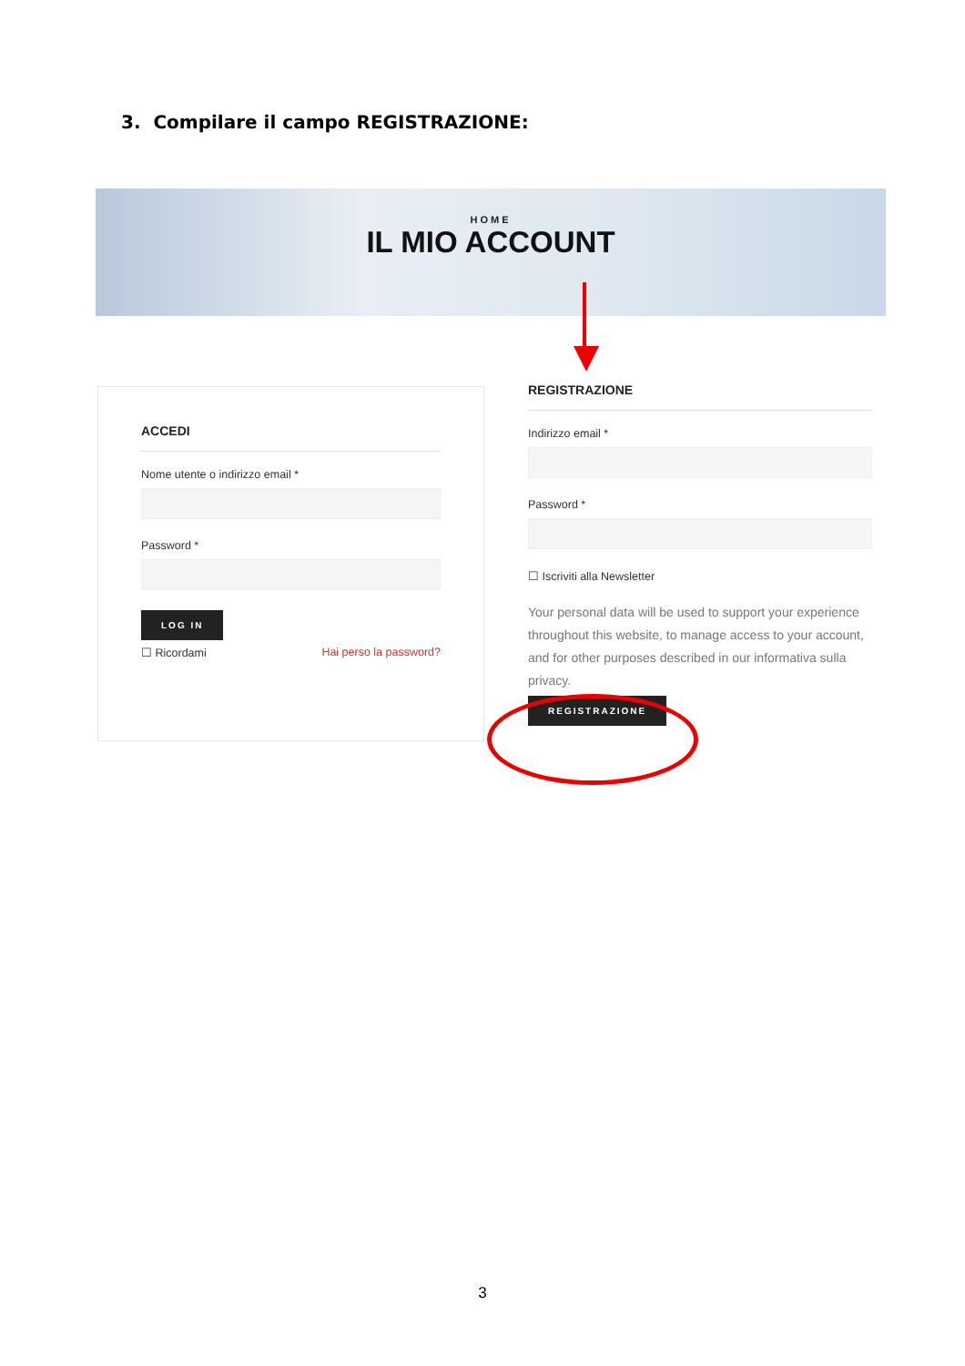3. Compilare il campo REGISTRAZIONE:
HOME
IL MIO ACCOUNT
ACCEDI
Nome utente o indirizzo email *
Password *
LOG IN
☐ Ricordami Hai perso la password?
REGISTRAZIONE
Indirizzo email *
Password *
☐ Iscriviti alla Newsletter
Your personal data will be used to support your experience throughout this website, to manage access to your account, and for other purposes described in our informativa sulla privacy.
REGISTRAZIONE
3